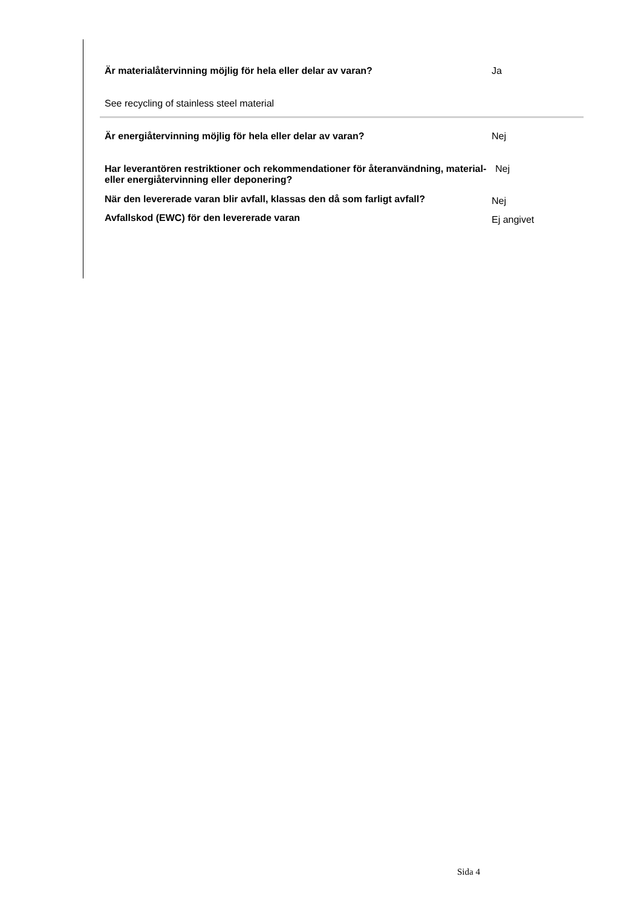Är materialåtervinning möjlig för hela eller delar av varan? Ja
See recycling of stainless steel material
Är energiåtervinning möjlig för hela eller delar av varan? Nej
Har leverantören restriktioner och rekommendationer för återanvändning, material- eller energiåtervinning eller deponering?
Nej
När den levererade varan blir avfall, klassas den då som farligt avfall?
Nej
Avfallskod (EWC) för den levererade varan
Ej angivet
Sida 4